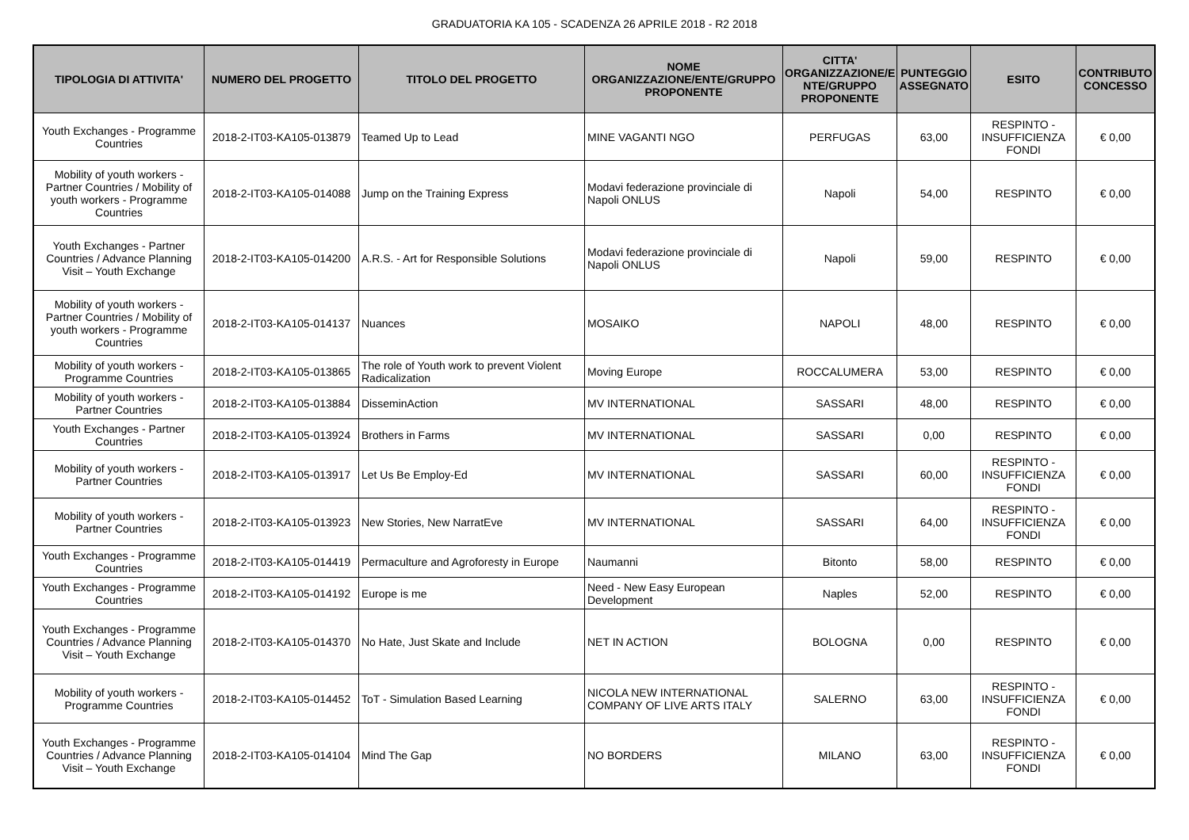GRADUATORIA KA 105 - SCADENZA 26 APRILE 2018 - R2 2018
| TIPOLOGIA DI ATTIVITA' | NUMERO DEL PROGETTO | TITOLO DEL PROGETTO | NOME ORGANIZZAZIONE/ENTE/GRUPPO PROPONENTE | CITTA' ORGANIZZAZIONE/E NTE/GRUPPO PROPONENTE | PUNTEGGIO ASSEGNATO | ESITO | CONTRIBUTO CONCESSO |
| --- | --- | --- | --- | --- | --- | --- | --- |
| Youth Exchanges - Programme Countries | 2018-2-IT03-KA105-013879 | Teamed Up to Lead | MINE VAGANTI NGO | PERFUGAS | 63,00 | RESPINTO - INSUFFICIENZA FONDI | € 0,00 |
| Mobility of youth workers - Partner Countries / Mobility of youth workers - Programme Countries | 2018-2-IT03-KA105-014088 | Jump on the Training Express | Modavi federazione provinciale di Napoli ONLUS | Napoli | 54,00 | RESPINTO | € 0,00 |
| Youth Exchanges - Partner Countries / Advance Planning Visit – Youth Exchange | 2018-2-IT03-KA105-014200 | A.R.S. - Art for Responsible Solutions | Modavi federazione provinciale di Napoli ONLUS | Napoli | 59,00 | RESPINTO | € 0,00 |
| Mobility of youth workers - Partner Countries / Mobility of youth workers - Programme Countries | 2018-2-IT03-KA105-014137 | Nuances | MOSAIKO | NAPOLI | 48,00 | RESPINTO | € 0,00 |
| Mobility of youth workers - Programme Countries | 2018-2-IT03-KA105-013865 | The role of Youth work to prevent Violent Radicalization | Moving Europe | ROCCALUMERA | 53,00 | RESPINTO | € 0,00 |
| Mobility of youth workers - Partner Countries | 2018-2-IT03-KA105-013884 | DisseminAction | MV INTERNATIONAL | SASSARI | 48,00 | RESPINTO | € 0,00 |
| Youth Exchanges - Partner Countries | 2018-2-IT03-KA105-013924 | Brothers in Farms | MV INTERNATIONAL | SASSARI | 0,00 | RESPINTO | € 0,00 |
| Mobility of youth workers - Partner Countries | 2018-2-IT03-KA105-013917 | Let Us Be Employ-Ed | MV INTERNATIONAL | SASSARI | 60,00 | RESPINTO - INSUFFICIENZA FONDI | € 0,00 |
| Mobility of youth workers - Partner Countries | 2018-2-IT03-KA105-013923 | New Stories, New NarratEve | MV INTERNATIONAL | SASSARI | 64,00 | RESPINTO - INSUFFICIENZA FONDI | € 0,00 |
| Youth Exchanges - Programme Countries | 2018-2-IT03-KA105-014419 | Permaculture and Agroforesty in Europe | Naumanni | Bitonto | 58,00 | RESPINTO | € 0,00 |
| Youth Exchanges - Programme Countries | 2018-2-IT03-KA105-014192 | Europe is me | Need - New Easy European Development | Naples | 52,00 | RESPINTO | € 0,00 |
| Youth Exchanges - Programme Countries / Advance Planning Visit – Youth Exchange | 2018-2-IT03-KA105-014370 | No Hate, Just Skate and Include | NET IN ACTION | BOLOGNA | 0,00 | RESPINTO | € 0,00 |
| Mobility of youth workers - Programme Countries | 2018-2-IT03-KA105-014452 | ToT - Simulation Based Learning | NICOLA NEW INTERNATIONAL COMPANY OF LIVE ARTS ITALY | SALERNO | 63,00 | RESPINTO - INSUFFICIENZA FONDI | € 0,00 |
| Youth Exchanges - Programme Countries / Advance Planning Visit – Youth Exchange | 2018-2-IT03-KA105-014104 | Mind The Gap | NO BORDERS | MILANO | 63,00 | RESPINTO - INSUFFICIENZA FONDI | € 0,00 |